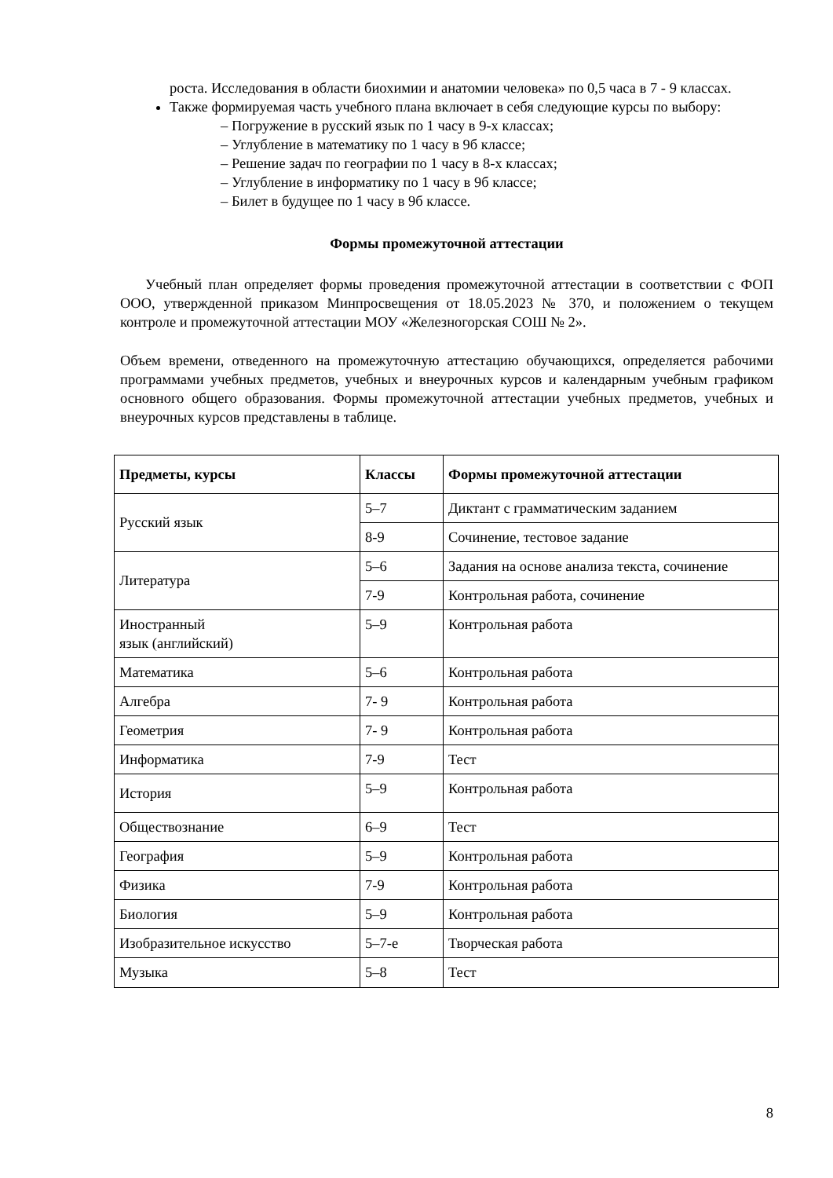роста. Исследования в области биохимии и анатомии человека» по 0,5 часа в 7 - 9 классах.
Также формируемая часть учебного плана включает в себя следующие курсы по выбору:
– Погружение в русский язык по 1 часу в 9-х классах;
– Углубление в математику по 1 часу в 9б классе;
– Решение задач по географии по 1 часу в 8-х классах;
– Углубление в информатику по 1 часу в 9б классе;
– Билет в будущее по 1 часу в 9б классе.
Формы промежуточной аттестации
Учебный план определяет формы проведения промежуточной аттестации в соответствии с ФОП ООО, утвержденной приказом Минпросвещения от 18.05.2023 № 370, и положением о текущем контроле и промежуточной аттестации МОУ «Железногорская СОШ № 2».
Объем времени, отведенного на промежуточную аттестацию обучающихся, определяется рабочими программами учебных предметов, учебных и внеурочных курсов и календарным учебным графиком основного общего образования. Формы промежуточной аттестации учебных предметов, учебных и внеурочных курсов представлены в таблице.
| Предметы, курсы | Классы | Формы промежуточной аттестации |
| --- | --- | --- |
| Русский язык | 5–7 | Диктант с грамматическим заданием |
| | 8-9 | Сочинение, тестовое задание |
| Литература | 5–6 | Задания на основе анализа текста, сочинение |
| | 7-9 | Контрольная работа, сочинение |
| Иностранный язык (английский) | 5–9 | Контрольная работа |
| Математика | 5–6 | Контрольная работа |
| Алгебра | 7- 9 | Контрольная работа |
| Геометрия | 7- 9 | Контрольная работа |
| Информатика | 7-9 | Тест |
| История | 5–9 | Контрольная работа |
| Обществознание | 6–9 | Тест |
| География | 5–9 | Контрольная работа |
| Физика | 7-9 | Контрольная работа |
| Биология | 5–9 | Контрольная работа |
| Изобразительное искусство | 5–7-е | Творческая работа |
| Музыка | 5–8 | Тест |
8